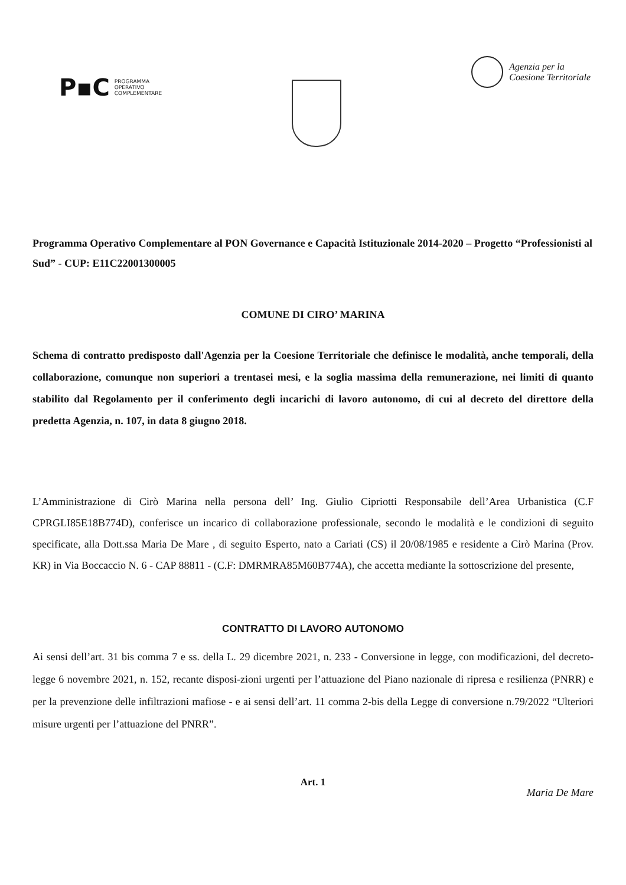P▪C PROGRAMMA
OPERATIVO
COMPLEMENTARE
Agenzia per la
Coesione Territoriale
Programma Operativo Complementare al PON Governance e Capacità Istituzionale 2014-2020 – Progetto “Professionisti al Sud” - CUP: E11C22001300005
COMUNE DI CIRO’ MARINA
Schema di contratto predisposto dall'Agenzia per la Coesione Territoriale che definisce le modalità, anche temporali, della collaborazione, comunque non superiori a trentasei mesi, e la soglia massima della remunerazione, nei limiti di quanto stabilito dal Regolamento per il conferimento degli incarichi di lavoro autonomo, di cui al decreto del direttore della predetta Agenzia, n. 107, in data 8 giugno 2018.
L’Amministrazione di Cirò Marina nella persona dell’ Ing. Giulio Cipriotti Responsabile dell’Area Urbanistica (C.F CPRGLI85E18B774D), conferisce un incarico di collaborazione professionale, secondo le modalità e le condizioni di seguito specificate, alla Dott.ssa Maria De Mare , di seguito Esperto, nato a Cariati (CS) il 20/08/1985 e residente a Cirò Marina (Prov. KR) in Via Boccaccio N. 6 - CAP 88811 - (C.F: DMRMRA85M60B774A), che accetta mediante la sottoscrizione del presente,
CONTRATTO DI LAVORO AUTONOMO
Ai sensi dell’art. 31 bis comma 7 e ss. della L. 29 dicembre 2021, n. 233 - Conversione in legge, con modificazioni, del decreto-legge 6 novembre 2021, n. 152, recante disposi-zioni urgenti per l’attuazione del Piano nazionale di ripresa e resilienza (PNRR) e per la prevenzione delle infiltrazioni mafiose - e ai sensi dell’art. 11 comma 2-bis della Legge di conversione n.79/2022 “Ulteriori misure urgenti per l’attuazione del PNRR”.
Art. 1
Maria De Mare